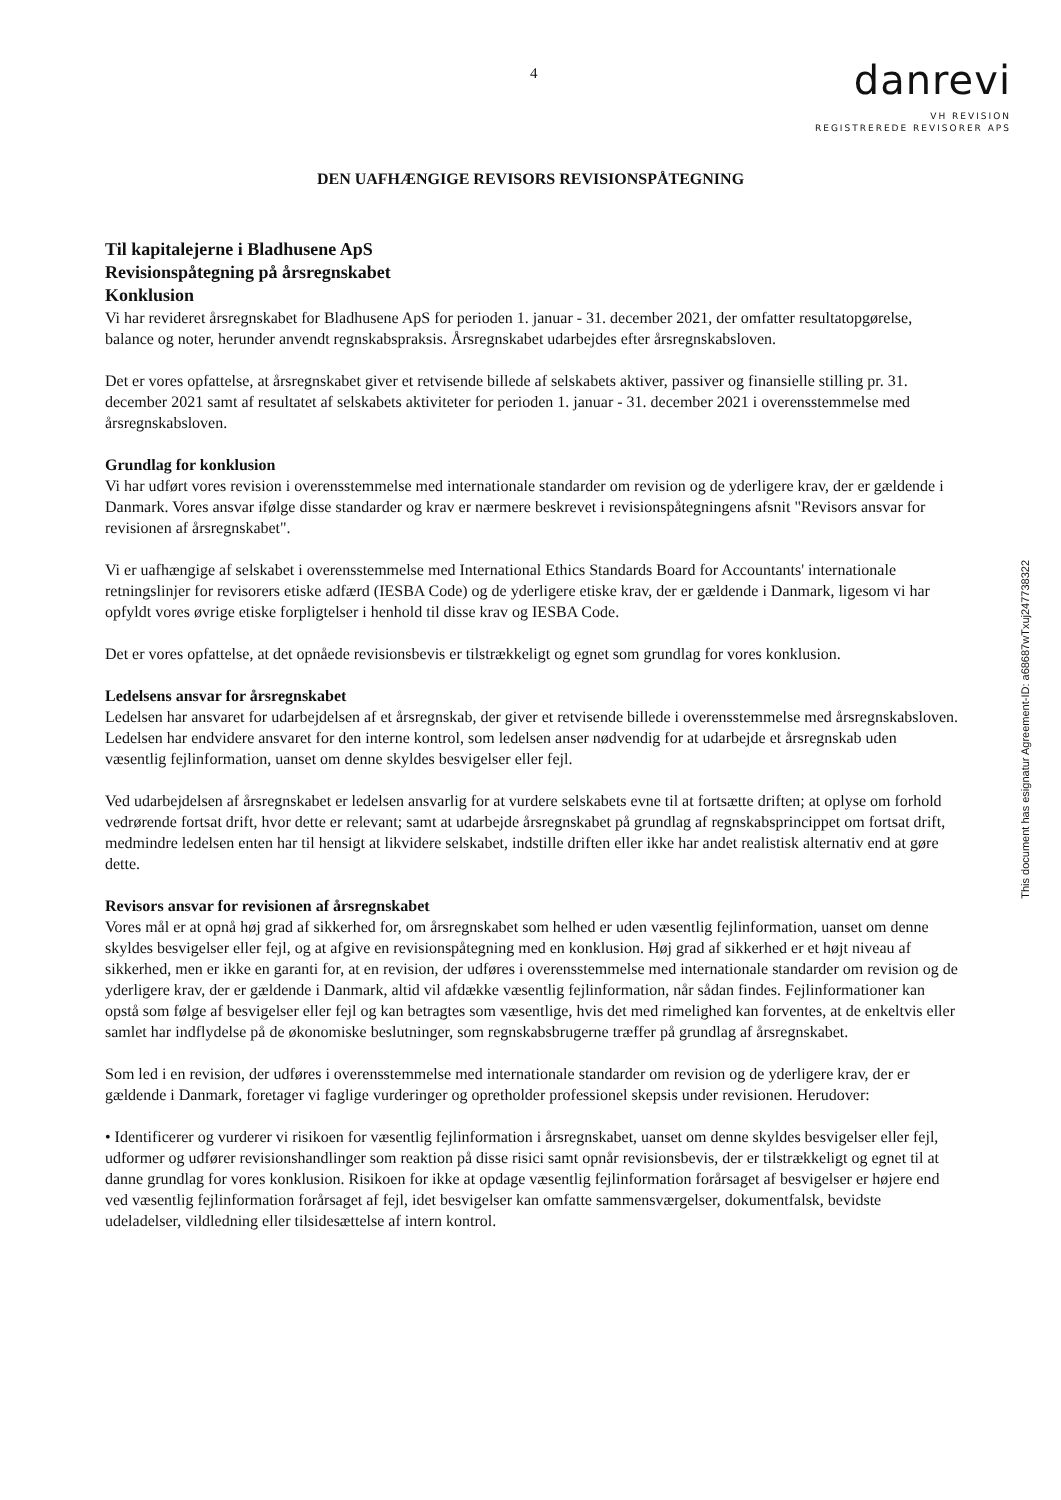4
danrevi
VH REVISION
REGISTREREDE REVISORER APS
DEN UAFHÆNGIGE REVISORS REVISIONSPÅTEGNING
Til kapitalejerne i Bladhusene ApS
Revisionspåtegning på årsregnskabet
Konklusion
Vi har revideret årsregnskabet for Bladhusene ApS for perioden 1. januar - 31. december 2021, der omfatter resultatopgørelse, balance og noter, herunder anvendt regnskabspraksis. Årsregnskabet udarbejdes efter årsregnskabsloven.
Det er vores opfattelse, at årsregnskabet giver et retvisende billede af selskabets aktiver, passiver og finansielle stilling pr. 31. december 2021 samt af resultatet af selskabets aktiviteter for perioden 1. januar - 31. december 2021 i overensstemmelse med årsregnskabsloven.
Grundlag for konklusion
Vi har udført vores revision i overensstemmelse med internationale standarder om revision og de yderligere krav, der er gældende i Danmark. Vores ansvar ifølge disse standarder og krav er nærmere beskrevet i revisionspåtegningens afsnit "Revisors ansvar for revisionen af årsregnskabet".
Vi er uafhængige af selskabet i overensstemmelse med International Ethics Standards Board for Accountants' internationale retningslinjer for revisorers etiske adfærd (IESBA Code) og de yderligere etiske krav, der er gældende i Danmark, ligesom vi har opfyldt vores øvrige etiske forpligtelser i henhold til disse krav og IESBA Code.
Det er vores opfattelse, at det opnåede revisionsbevis er tilstrækkeligt og egnet som grundlag for vores konklusion.
Ledelsens ansvar for årsregnskabet
Ledelsen har ansvaret for udarbejdelsen af et årsregnskab, der giver et retvisende billede i overensstemmelse med årsregnskabsloven. Ledelsen har endvidere ansvaret for den interne kontrol, som ledelsen anser nødvendig for at udarbejde et årsregnskab uden væsentlig fejlinformation, uanset om denne skyldes besvigelser eller fejl.
Ved udarbejdelsen af årsregnskabet er ledelsen ansvarlig for at vurdere selskabets evne til at fortsætte driften; at oplyse om forhold vedrørende fortsat drift, hvor dette er relevant; samt at udarbejde årsregnskabet på grundlag af regnskabsprincippet om fortsat drift, medmindre ledelsen enten har til hensigt at likvidere selskabet, indstille driften eller ikke har andet realistisk alternativ end at gøre dette.
Revisors ansvar for revisionen af årsregnskabet
Vores mål er at opnå høj grad af sikkerhed for, om årsregnskabet som helhed er uden væsentlig fejlinformation, uanset om denne skyldes besvigelser eller fejl, og at afgive en revisionspåtegning med en konklusion. Høj grad af sikkerhed er et højt niveau af sikkerhed, men er ikke en garanti for, at en revision, der udføres i overensstemmelse med internationale standarder om revision og de yderligere krav, der er gældende i Danmark, altid vil afdække væsentlig fejlinformation, når sådan findes. Fejlinformationer kan opstå som følge af besvigelser eller fejl og kan betragtes som væsentlige, hvis det med rimelighed kan forventes, at de enkeltvis eller samlet har indflydelse på de økonomiske beslutninger, som regnskabsbrugerne træffer på grundlag af årsregnskabet.
Som led i en revision, der udføres i overensstemmelse med internationale standarder om revision og de yderligere krav, der er gældende i Danmark, foretager vi faglige vurderinger og opretholder professionel skepsis under revisionen. Herudover:
• Identificerer og vurderer vi risikoen for væsentlig fejlinformation i årsregnskabet, uanset om denne skyldes besvigelser eller fejl, udformer og udfører revisionshandlinger som reaktion på disse risici samt opnår revisionsbevis, der er tilstrækkeligt og egnet til at danne grundlag for vores konklusion. Risikoen for ikke at opdage væsentlig fejlinformation forårsaget af besvigelser er højere end ved væsentlig fejlinformation forårsaget af fejl, idet besvigelser kan omfatte sammensværgelser, dokumentfalsk, bevidste udeladelser, vildledning eller tilsidesættelse af intern kontrol.
This document has esignatur Agreement-ID: a68687wTxuj247738322